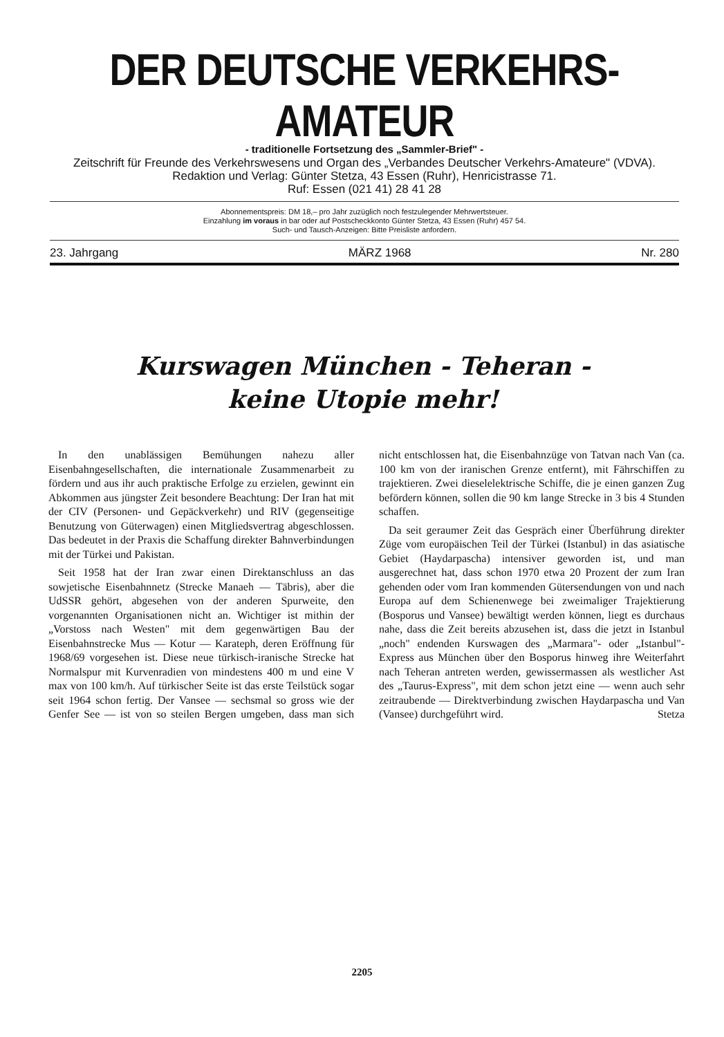DER DEUTSCHE VERKEHRS-AMATEUR
- traditionelle Fortsetzung des „Sammler-Brief" -
Zeitschrift für Freunde des Verkehrswesens und Organ des „Verbandes Deutscher Verkehrs-Amateure" (VDVA). Redaktion und Verlag: Günter Stetza, 43 Essen (Ruhr), Henricistrasse 71.
Ruf: Essen (021 41) 28 41 28
Abonnementspreis: DM 18,– pro Jahr zuzüglich noch festzulegender Mehrwertsteuer.
Einzahlung im voraus in bar oder auf Postscheckkonto Günter Stetza, 43 Essen (Ruhr) 457 54.
Such- und Tausch-Anzeigen: Bitte Preisliste anfordern.
23. Jahrgang MÄRZ 1968 Nr. 280
Kurswagen München - Teheran -
keine Utopie mehr!
In den unablässigen Bemühungen nahezu aller Eisenbahngesellschaften, die internationale Zusammenarbeit zu fördern und aus ihr auch praktische Erfolge zu erzielen, gewinnt ein Abkommen aus jüngster Zeit besondere Beachtung: Der Iran hat mit der CIV (Personen- und Gepäckverkehr) und RIV (gegenseitige Benutzung von Güterwagen) einen Mitgliedsvertrag abgeschlossen. Das bedeutet in der Praxis die Schaffung direkter Bahnverbindungen mit der Türkei und Pakistan.
Seit 1958 hat der Iran zwar einen Direktanschluss an das sowjetische Eisenbahnnetz (Strecke Manaeh — Täbris), aber die UdSSR gehört, abgesehen von der anderen Spurweite, den vorgenannten Organisationen nicht an. Wichtiger ist mithin der „Vorstoss nach Westen" mit dem gegenwärtigen Bau der Eisenbahnstrecke Mus — Kotur — Karateph, deren Eröffnung für 1968/69 vorgesehen ist. Diese neue türkisch-iranische Strecke hat Normalspur mit Kurvenradien von mindestens 400 m und eine V max von 100 km/h. Auf türkischer Seite ist das erste Teilstück sogar seit 1964 schon fertig. Der Vansee — sechsmal so gross wie der Genfer See — ist von so steilen Bergen umgeben, dass man sich nicht entschlossen hat, die Eisenbahnzüge von Tatvan nach Van (ca. 100 km von der iranischen Grenze entfernt), mit Fährschiffen zu trajektieren. Zwei dieselelektrische Schiffe, die je einen ganzen Zug befördern können, sollen die 90 km lange Strecke in 3 bis 4 Stunden schaffen.
Da seit geraumer Zeit das Gespräch einer Überführung direkter Züge vom europäischen Teil der Türkei (Istanbul) in das asiatische Gebiet (Haydarpascha) intensiver geworden ist, und man ausgerechnet hat, dass schon 1970 etwa 20 Prozent der zum Iran gehenden oder vom Iran kommenden Gütersendungen von und nach Europa auf dem Schienenwege bei zweimaliger Trajektierung (Bosporus und Vansee) bewältigt werden können, liegt es durchaus nahe, dass die Zeit bereits abzusehen ist, dass die jetzt in Istanbul „noch" endenden Kurswagen des „Marmara"- oder „Istanbul"-Express aus München über den Bosporus hinweg ihre Weiterfahrt nach Teheran antreten werden, gewissermassen als westlicher Ast des „Taurus-Express", mit dem schon jetzt eine — wenn auch sehr zeitraubende — Direktverbindung zwischen Haydarpascha und Van (Vansee) durchgeführt wird. Stetza
2205